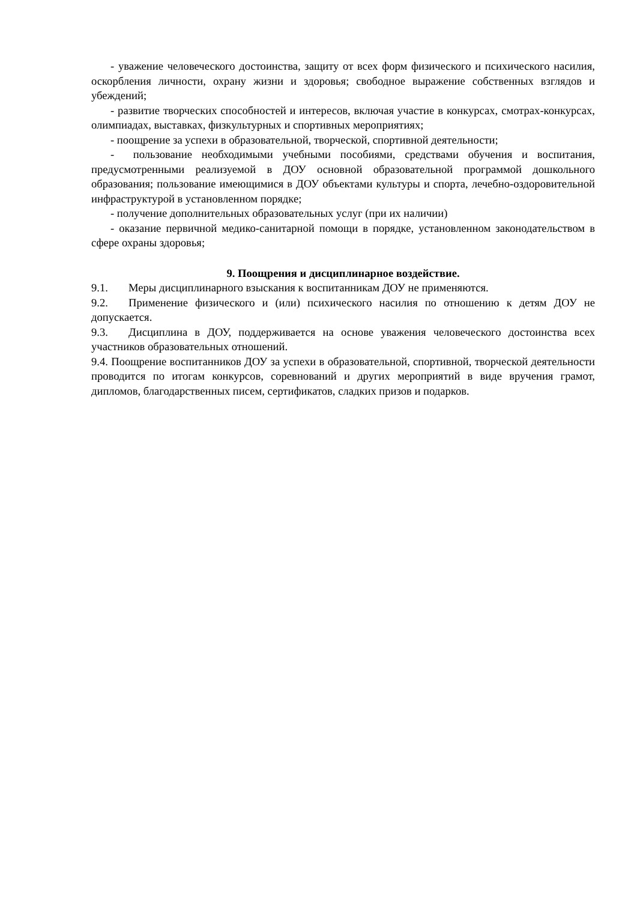- уважение человеческого достоинства, защиту от всех форм физического и психического насилия, оскорбления личности, охрану жизни и здоровья; свободное выражение собственных взглядов и убеждений;
- развитие творческих способностей и интересов, включая участие в конкурсах, смотрах-конкурсах, олимпиадах, выставках, физкультурных и спортивных мероприятиях;
- поощрение за успехи в образовательной, творческой, спортивной деятельности;
- пользование необходимыми учебными пособиями, средствами обучения и воспитания, предусмотренными реализуемой в ДОУ основной образовательной программой дошкольного образования; пользование имеющимися в ДОУ объектами культуры и спорта, лечебно-оздоровительной инфраструктурой в установленном порядке;
- получение дополнительных образовательных услуг (при их наличии)
- оказание первичной медико-санитарной помощи в порядке, установленном законодательством в сфере охраны здоровья;
9. Поощрения и дисциплинарное воздействие.
9.1. Меры дисциплинарного взыскания к воспитанникам ДОУ не применяются.
9.2. Применение физического и (или) психического насилия по отношению к детям ДОУ не допускается.
9.3. Дисциплина в ДОУ, поддерживается на основе уважения человеческого достоинства всех участников образовательных отношений.
9.4. Поощрение воспитанников ДОУ за успехи в образовательной, спортивной, творческой деятельности проводится по итогам конкурсов, соревнований и других мероприятий в виде вручения грамот, дипломов, благодарственных писем, сертификатов, сладких призов и подарков.